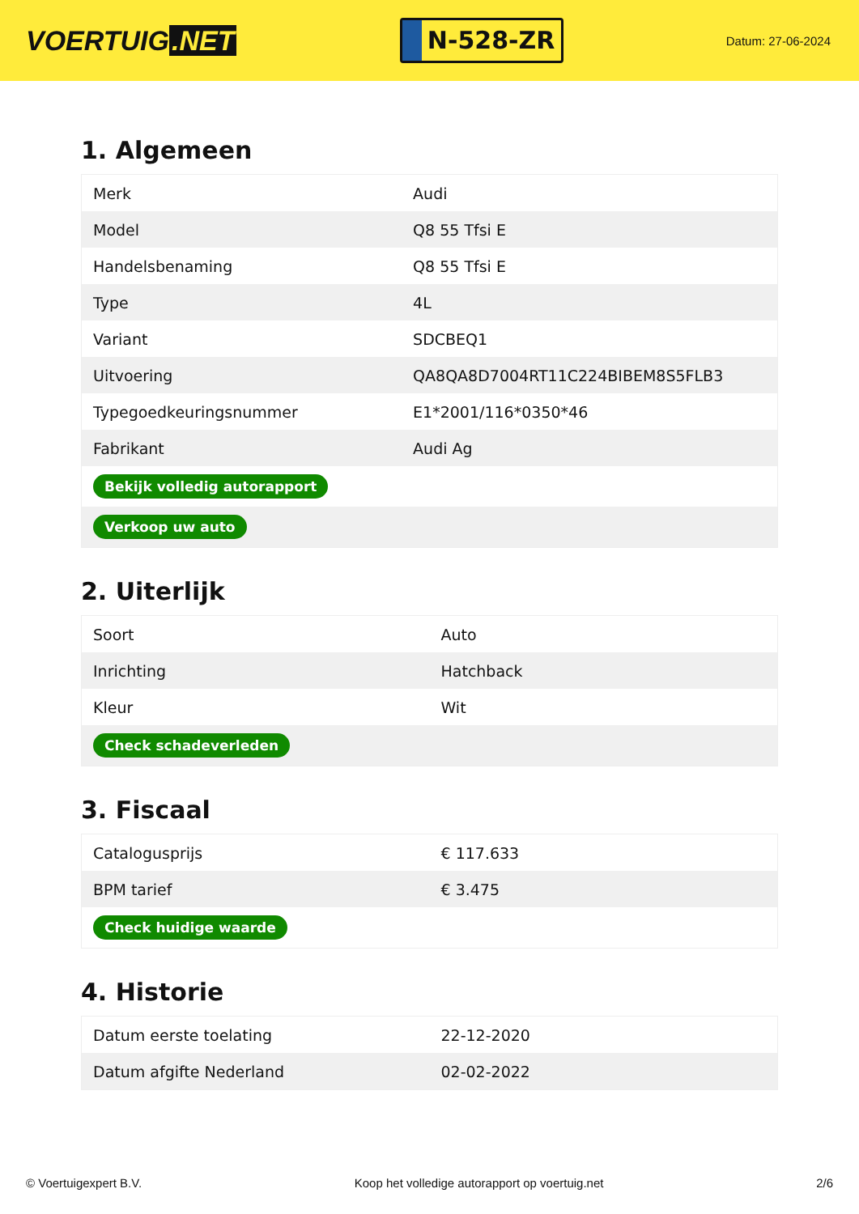VOERTUIG.NET
N-528-ZR
Datum: 27-06-2024
1. Algemeen
| Merk | Audi |
| Model | Q8 55 Tfsi E |
| Handelsbenaming | Q8 55 Tfsi E |
| Type | 4L |
| Variant | SDCBEQ1 |
| Uitvoering | QA8QA8D7004RT11C224BIBEM8S5FLB3 |
| Typegoedkeuringsnummer | E1*2001/116*0350*46 |
| Fabrikant | Audi Ag |
| Bekijk volledig autorapport | |
| Verkoop uw auto | |
2. Uiterlijk
| Soort | Auto |
| Inrichting | Hatchback |
| Kleur | Wit |
| Check schadeverleden | |
3. Fiscaal
| Catalogusprijs | € 117.633 |
| BPM tarief | € 3.475 |
| Check huidige waarde | |
4. Historie
| Datum eerste toelating | 22-12-2020 |
| Datum afgifte Nederland | 02-02-2022 |
© Voertuigexpert B.V. Koop het volledige autorapport op voertuig.net 2/6